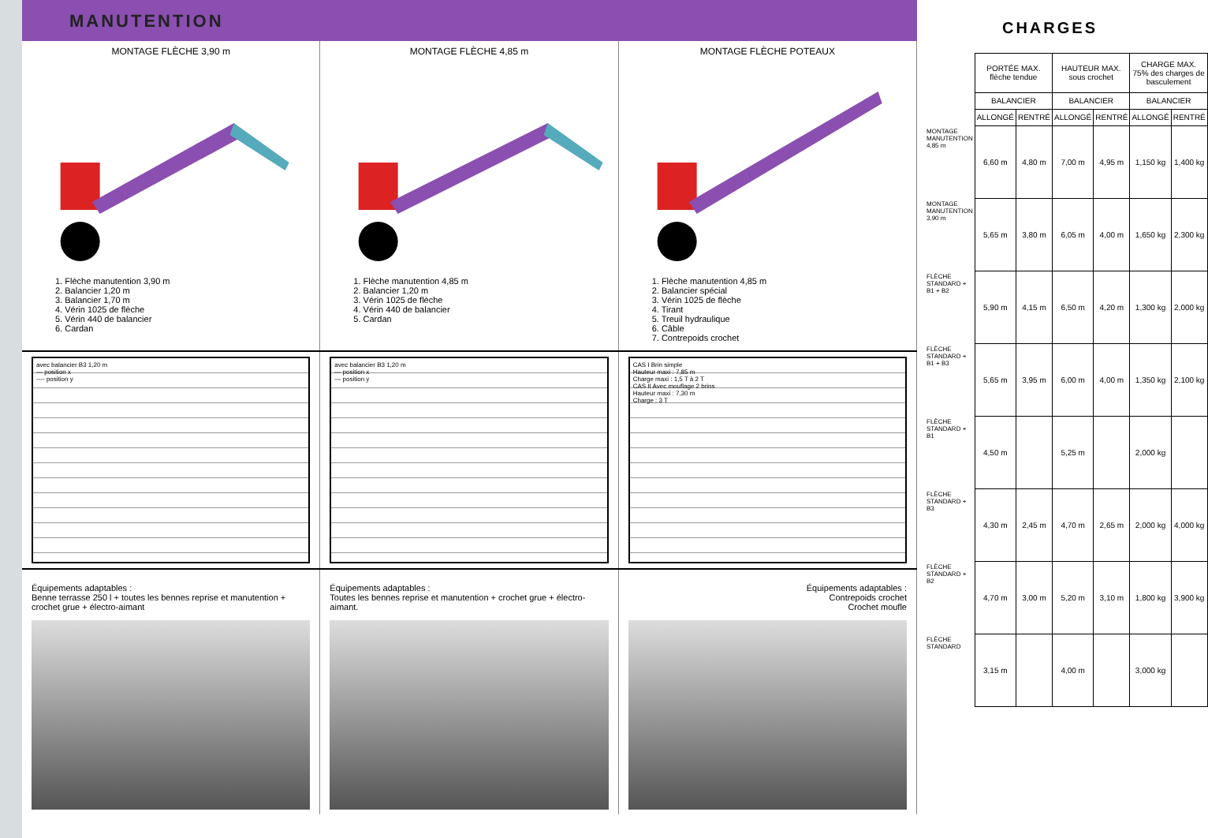MANUTENTION
MONTAGE FLÈCHE 3,90 m
1. Flèche manutention 3,90 m
2. Balancier 1,20 m
3. Balancier 1,70 m
4. Vérin 1025 de flèche
5. Vérin 440 de balancier
6. Cardan
MONTAGE FLÈCHE 4,85 m
1. Flèche manutention 4,85 m
2. Balancier 1,20 m
3. Vérin 1025 de flèche
4. Vérin 440 de balancier
5. Cardan
MONTAGE FLÈCHE POTEAUX
1. Flèche manutention 4,85 m
2. Balancier spécial
3. Vérin 1025 de flèche
4. Tirant
5. Treuil hydraulique
6. Câble
7. Contrepoids crochet
avec balancier B3 1,20 m
— position x
---- position y
avec balancier B3 1,20 m
— position x
— position y
CAS I Brin simple
Hauteur maxi : 7,85 m
Charge maxi : 1,5 T à 2 T
CAS II Avec mouflage 2 brins
Hauteur maxi : 7,30 m
Charge : 3 T
Équipements adaptables :
Benne terrasse 250 l + toutes les bennes reprise et manutention + crochet grue + électro-aimant
Équipements adaptables :
Toutes les bennes reprise et manutention + crochet grue + électro-aimant.
Équipements adaptables :
Contrepoids crochet
Crochet moufle
CHARGES
| | PORTÉE MAX. flèche tendue | | HAUTEUR MAX. sous crochet | | CHARGE MAX. 75% des charges de basculement | |
| --- | --- | --- | --- | --- | --- | --- |
| | BALANCIER | | BALANCIER | | BALANCIER | |
| | ALLONGÉ | RENTRÉ | ALLONGÉ | RENTRÉ | ALLONGÉ | RENTRÉ |
| MONTAGE MANUTENTION 4,85 m | 6,60 m | 4,80 m | 7,00 m | 4,95 m | 1,150 kg | 1,400 kg |
| MONTAGE MANUTENTION 3,90 m | 5,65 m | 3,80 m | 6,05 m | 4,00 m | 1,650 kg | 2,300 kg |
| FLÈCHE STANDARD + B1 + B2 | 5,90 m | 4,15 m | 6,50 m | 4,20 m | 1,300 kg | 2,000 kg |
| FLÈCHE STANDARD + B1 + B3 | 5,65 m | 3,95 m | 6,00 m | 4,00 m | 1,350 kg | 2,100 kg |
| FLÈCHE STANDARD + B1 | 4,50 m | | 5,25 m | | 2,000 kg | |
| FLÈCHE STANDARD + B3 | 4,30 m | 2,45 m | 4,70 m | 2,65 m | 2,000 kg | 4,000 kg |
| FLÈCHE STANDARD + B2 | 4,70 m | 3,00 m | 5,20 m | 3,10 m | 1,800 kg | 3,900 kg |
| FLÈCHE STANDARD | 3,15 m | | 4,00 m | | 3,000 kg | |